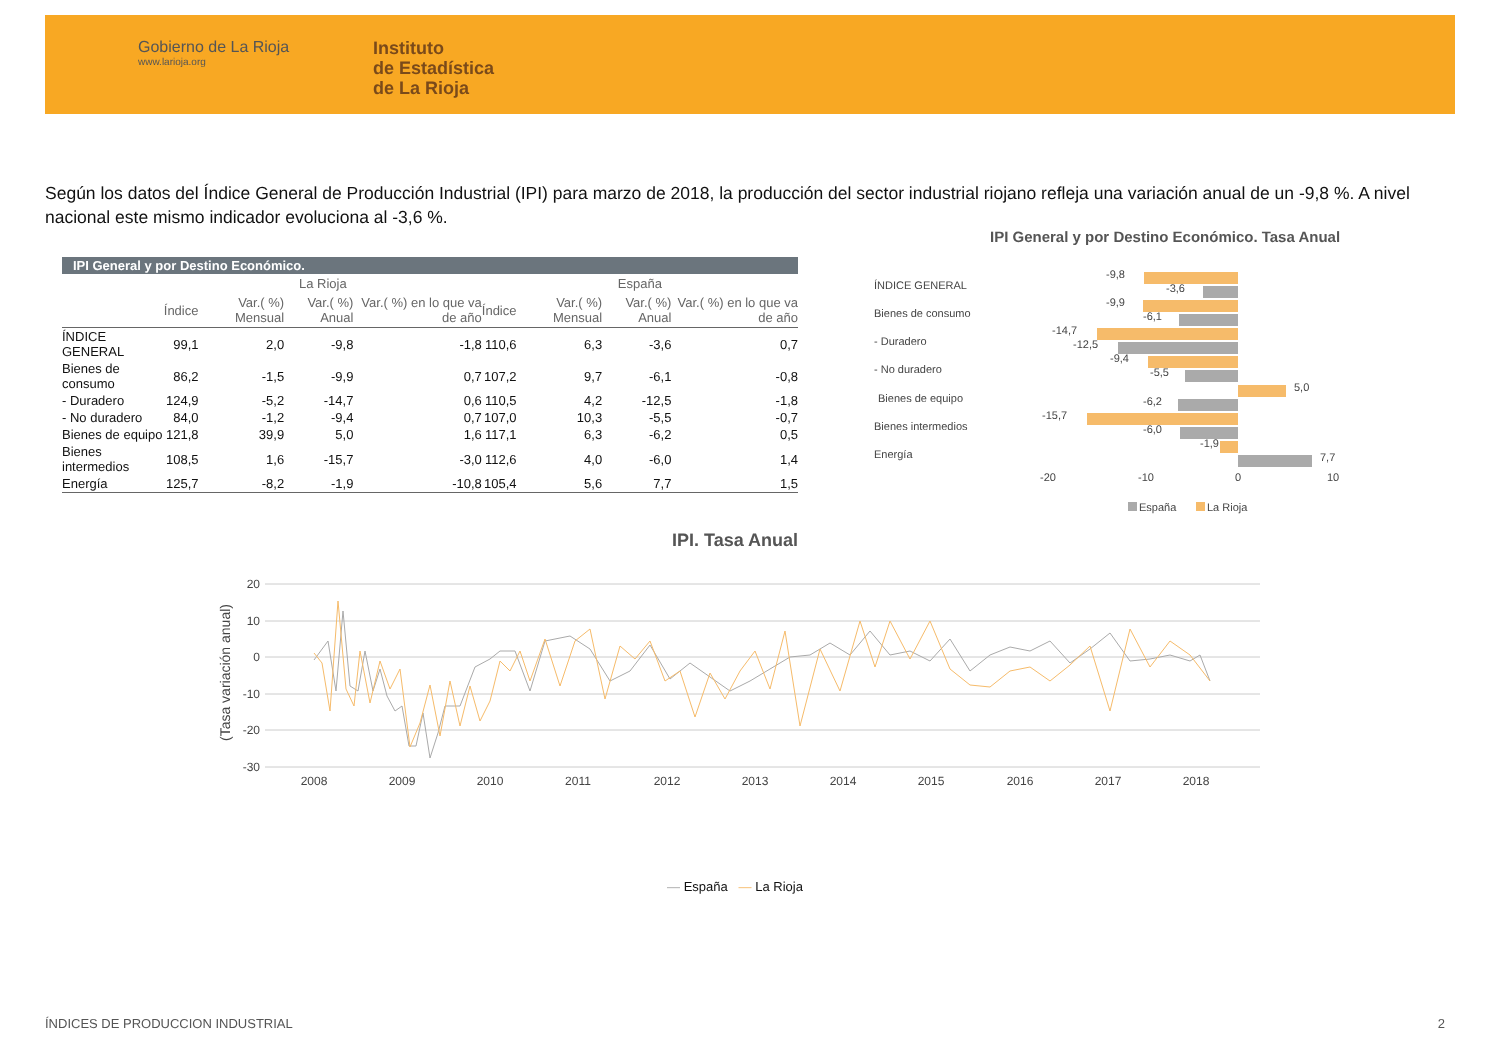Gobierno de La Rioja
www.larioja.org
Instituto
de Estadística
de La Rioja
Según los datos del Índice General de Producción Industrial (IPI) para marzo de 2018, la producción del sector industrial riojano refleja una variación anual de un -9,8 %. A nivel nacional este mismo indicador evoluciona al -3,6 %.
IPI General y por Destino Económico.
| | La Rioja | | | | España | | | |
| --- | --- | --- | --- | --- | --- | --- | --- | --- |
| | Índice | Var.( %) Mensual | Var.( %) Anual | Var.( %) en lo que va de año | Índice | Var.( %) Mensual | Var.( %) Anual | Var.( %) en lo que va de año |
| ÍNDICE GENERAL | 99,1 | 2,0 | -9,8 | -1,8 | 110,6 | 6,3 | -3,6 | 0,7 |
| Bienes de consumo | 86,2 | -1,5 | -9,9 | 0,7 | 107,2 | 9,7 | -6,1 | -0,8 |
| - Duradero | 124,9 | -5,2 | -14,7 | 0,6 | 110,5 | 4,2 | -12,5 | -1,8 |
| - No duradero | 84,0 | -1,2 | -9,4 | 0,7 | 107,0 | 10,3 | -5,5 | -0,7 |
| Bienes de equipo | 121,8 | 39,9 | 5,0 | 1,6 | 117,1 | 6,3 | -6,2 | 0,5 |
| Bienes intermedios | 108,5 | 1,6 | -15,7 | -3,0 | 112,6 | 4,0 | -6,0 | 1,4 |
| Energía | 125,7 | -8,2 | -1,9 | -10,8 | 105,4 | 5,6 | 7,7 | 1,5 |
IPI General y por Destino Económico. Tasa Anual
ÍNDICE GENERAL
Bienes de consumo
- Duradero
- No duradero
Bienes de equipo
Bienes intermedios
Energía
-9,8
-3,6
-9,9
-6,1
-14,7
-12,5
-9,4
-5,5
5,0
-6,2
-15,7
-6,0
-1,9
7,7
-20
-10
0
10
España
La Rioja
IPI. Tasa Anual
20
10
0
-10
-20
-30
(Tasa variación anual)
2008
2009
2010
2011
2012
2013
2014
2015
2016
2017
2018
— España — La Rioja
ÍNDICES DE PRODUCCION INDUSTRIAL
2